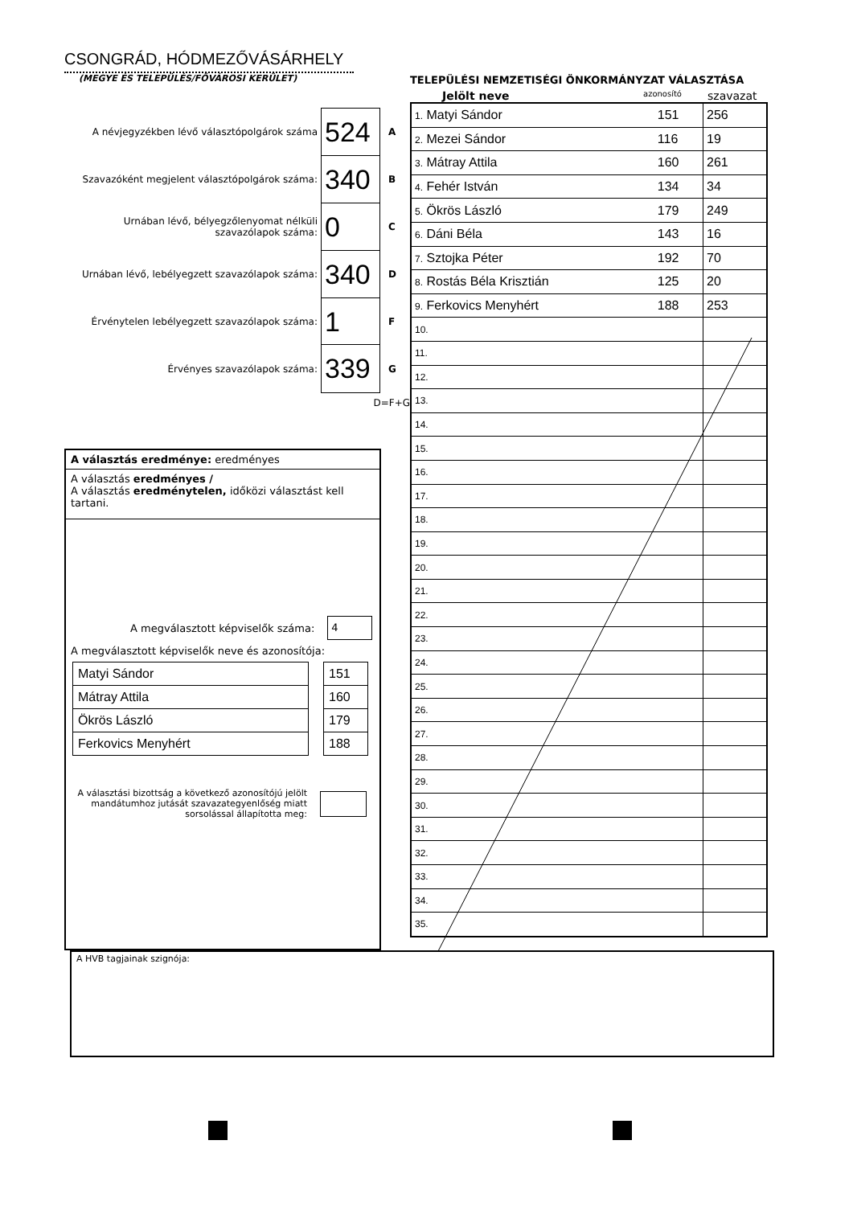CSONGRÁD, HÓDMEZŐVÁSÁRHELY
(MEGYE ÉS TELEPÜLÉS/FŐVÁROSI KERÜLET)
A névjegyzékben lévő választópolgárok száma
524
A
Szavazóként megjelent választópolgárok száma:
340
B
Urnában lévő, bélyegzőlenyomat nélküli szavazólapok száma:
0
C
Urnában lévő, lebélyegzett szavazólapok száma:
340
D
Érvénytelen lebélyegzett szavazólapok száma:
1
F
Érvényes szavazólapok száma:
339
G
D=F+G
A választás eredménye: eredményes
A választás eredményes /
A választás eredménytelen, időközi választást kell tartani.
A megválasztott képviselők száma: 4
A megválasztott képviselők neve és azonosítója:
| Matyi Sándor | | 151 |
| Mátray Attila | | 160 |
| Ökrös László | | 179 |
| Ferkovics Menyhért | | 188 |
A választási bizottság a következő azonosítójú jelölt mandátumhoz jutását szavazategyenlőség miatt sorsolással állapította meg:
TELEPÜLÉSI NEMZETISÉGI ÖNKORMÁNYZAT VÁLASZTÁSA
Jelölt neve azonosító szavazat
| 1. Matyi Sándor | 151 | 256 |
| 2. Mezei Sándor | 116 | 19 |
| 3. Mátray Attila | 160 | 261 |
| 4. Fehér István | 134 | 34 |
| 5. Ökrös László | 179 | 249 |
| 6. Dáni Béla | 143 | 16 |
| 7. Sztojka Péter | 192 | 70 |
| 8. Rostás Béla Krisztián | 125 | 20 |
| 9. Ferkovics Menyhért | 188 | 253 |
| 10. | | |
| 11. | | |
| 12. | | |
| 13. | | |
| 14. | | |
| 15. | | |
| 16. | | |
| 17. | | |
| 18. | | |
| 19. | | |
| 20. | | |
| 21. | | |
| 22. | | |
| 23. | | |
| 24. | | |
| 25. | | |
| 26. | | |
| 27. | | |
| 28. | | |
| 29. | | |
| 30. | | |
| 31. | | |
| 32. | | |
| 33. | | |
| 34. | | |
| 35. | | |
A HVB tagjainak szignója: